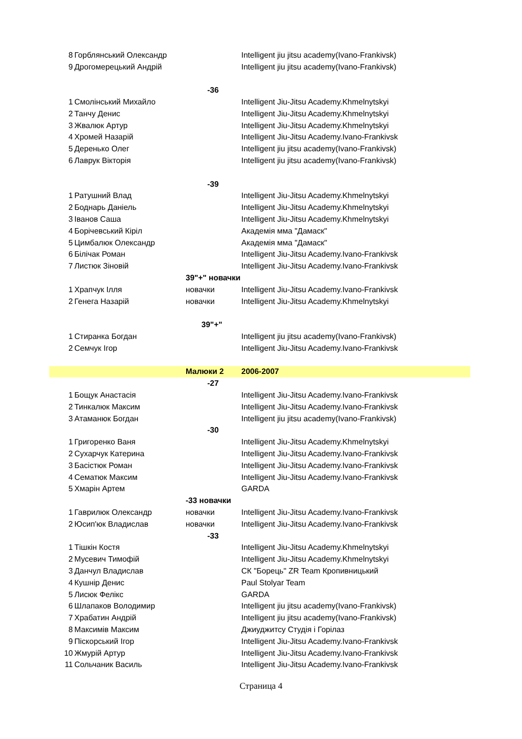| 8 | Горблянський Олександр | | Intelligent jiu jitsu academy(Ivano-Frankivsk) |
| 9 | Дрогомерецький Андрій | | Intelligent jiu jitsu academy(Ivano-Frankivsk) |
| | | -36 | |
| 1 | Смолінський Михайло | | Intelligent Jiu-Jitsu Academy.Khmelnytskyi |
| 2 | Танчу Денис | | Intelligent Jiu-Jitsu Academy.Khmelnytskyi |
| 3 | Жвалюк Артур | | Intelligent Jiu-Jitsu Academy.Khmelnytskyi |
| 4 | Хромей Назарій | | Intelligent Jiu-Jitsu Academy.Ivano-Frankivsk |
| 5 | Деренько Олег | | Intelligent jiu jitsu academy(Ivano-Frankivsk) |
| 6 | Лаврук Вікторія | | Intelligent jiu jitsu academy(Ivano-Frankivsk) |
| | | -39 | |
| 1 | Ратушний Влад | | Intelligent Jiu-Jitsu Academy.Khmelnytskyi |
| 2 | Боднарь Даніель | | Intelligent Jiu-Jitsu Academy.Khmelnytskyi |
| 3 | Іванов Саша | | Intelligent Jiu-Jitsu Academy.Khmelnytskyi |
| 4 | Борічевський Кіріл | | Академія мма "Дамаск" |
| 5 | Цимбалюк Олександр | | Академія мма "Дамаск" |
| 6 | Білічак Роман | | Intelligent Jiu-Jitsu Academy.Ivano-Frankivsk |
| 7 | Листюк Зіновій | | Intelligent Jiu-Jitsu Academy.Ivano-Frankivsk |
| | | 39"+" новачки | |
| 1 | Храпчук Ілля | новачки | Intelligent Jiu-Jitsu Academy.Ivano-Frankivsk |
| 2 | Генега Назарій | новачки | Intelligent Jiu-Jitsu Academy.Khmelnytskyi |
| | | 39"+" | |
| 1 | Стиранка Богдан | | Intelligent jiu jitsu academy(Ivano-Frankivsk) |
| 2 | Семчук Ігор | | Intelligent Jiu-Jitsu Academy.Ivano-Frankivsk |
| | | Малюки 2 | 2006-2007 |
| | | -27 | |
| 1 | Бощук Анастасія | | Intelligent Jiu-Jitsu Academy.Ivano-Frankivsk |
| 2 | Тинкалюк Максим | | Intelligent Jiu-Jitsu Academy.Ivano-Frankivsk |
| 3 | Атаманюк Богдан | | Intelligent jiu jitsu academy(Ivano-Frankivsk) |
| | | -30 | |
| 1 | Григоренко Ваня | | Intelligent Jiu-Jitsu Academy.Khmelnytskyi |
| 2 | Сухарчук Катерина | | Intelligent Jiu-Jitsu Academy.Ivano-Frankivsk |
| 3 | Басістюк Роман | | Intelligent Jiu-Jitsu Academy.Ivano-Frankivsk |
| 4 | Сематюк Максим | | Intelligent Jiu-Jitsu Academy.Ivano-Frankivsk |
| 5 | Хмарін Артем | | GARDA |
| | | -33 новачки | |
| 1 | Гаврилюк Олександр | новачки | Intelligent Jiu-Jitsu Academy.Ivano-Frankivsk |
| 2 | Юсип'юк Владислав | новачки | Intelligent Jiu-Jitsu Academy.Ivano-Frankivsk |
| | | -33 | |
| 1 | Тішкін Костя | | Intelligent Jiu-Jitsu Academy.Khmelnytskyi |
| 2 | Мусевич Тимофій | | Intelligent Jiu-Jitsu Academy.Khmelnytskyi |
| 3 | Данчул Владислав | | СК "Борець" ZR Team Кропивницький |
| 4 | Кушнір Денис | | Paul Stolyar Team |
| 5 | Лисюк Фелікс | | GARDA |
| 6 | Шлапаков Володимир | | Intelligent jiu jitsu academy(Ivano-Frankivsk) |
| 7 | Храбатин Андрій | | Intelligent jiu jitsu academy(Ivano-Frankivsk) |
| 8 | Максимів Максим | | Джиуджитсу Студія і Горілаз |
| 9 | Піскорський Ігор | | Intelligent Jiu-Jitsu Academy.Ivano-Frankivsk |
| 10 | Жмурій Артур | | Intelligent Jiu-Jitsu Academy.Ivano-Frankivsk |
| 11 | Сольчаник Василь | | Intelligent Jiu-Jitsu Academy.Ivano-Frankivsk |
Страница 4